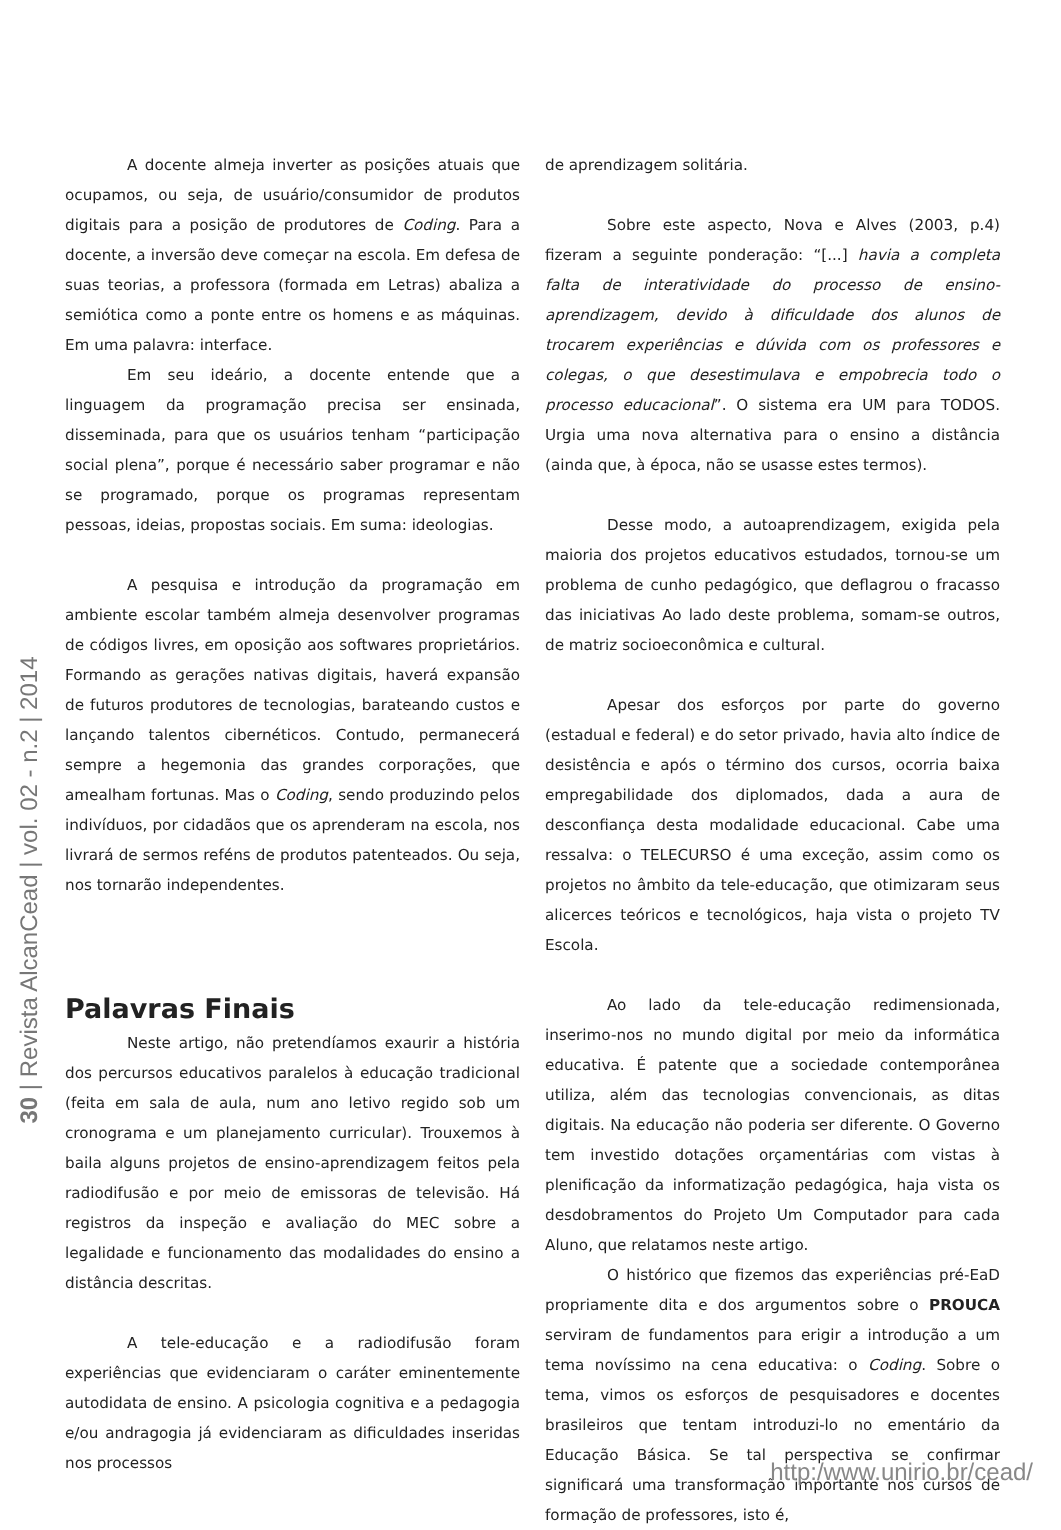30 | Revista AlcanCead | vol. 02 - n.2 | 2014
A docente almeja inverter as posições atuais que ocupamos, ou seja, de usuário/consumidor de produtos digitais para a posição de produtores de Coding. Para a docente, a inversão deve começar na escola. Em defesa de suas teorias, a professora (formada em Letras) abaliza a semiótica como a ponte entre os homens e as máquinas. Em uma palavra: interface.
Em seu ideário, a docente entende que a linguagem da programação precisa ser ensinada, disseminada, para que os usuários tenham “participação social plena”, porque é necessário saber programar e não se programado, porque os programas representam pessoas, ideias, propostas sociais. Em suma: ideologias.
A pesquisa e introdução da programação em ambiente escolar também almeja desenvolver programas de códigos livres, em oposição aos softwares proprietários. Formando as gerações nativas digitais, haverá expansão de futuros produtores de tecnologias, barateando custos e lançando talentos cibernéticos. Contudo, permanecerá sempre a hegemonia das grandes corporações, que amealham fortunas. Mas o Coding, sendo produzindo pelos indivíduos, por cidadãos que os aprenderam na escola, nos livrará de sermos reféns de produtos patenteados. Ou seja, nos tornarão independentes.
Palavras Finais
Neste artigo, não pretendíamos exaurir a história dos percursos educativos paralelos à educação tradicional (feita em sala de aula, num ano letivo regido sob um cronograma e um planejamento curricular). Trouxemos à baila alguns projetos de ensino-aprendizagem feitos pela radiodifusão e por meio de emissoras de televisão. Há registros da inspeção e avaliação do MEC sobre a legalidade e funcionamento das modalidades do ensino a distância descritas.
A tele-educação e a radiodifusão foram experiências que evidenciaram o caráter eminentemente autodidata de ensino. A psicologia cognitiva e a pedagogia e/ou andragogia já evidenciaram as dificuldades inseridas nos processos
de aprendizagem solitária.
Sobre este aspecto, Nova e Alves (2003, p.4) fizeram a seguinte ponderação: “[...] havia a completa falta de interatividade do processo de ensino-aprendizagem, devido à dificuldade dos alunos de trocarem experiências e dúvida com os professores e colegas, o que desestimulava e empobrecia todo o processo educacional”. O sistema era UM para TODOS. Urgia uma nova alternativa para o ensino a distância (ainda que, à época, não se usasse estes termos).
Desse modo, a autoaprendizagem, exigida pela maioria dos projetos educativos estudados, tornou-se um problema de cunho pedagógico, que deflagrou o fracasso das iniciativas Ao lado deste problema, somam-se outros, de matriz socioeconômica e cultural.
Apesar dos esforços por parte do governo (estadual e federal) e do setor privado, havia alto índice de desistência e após o término dos cursos, ocorria baixa empregabilidade dos diplomados, dada a aura de desconfiança desta modalidade educacional. Cabe uma ressalva: o TELECURSO é uma exceção, assim como os projetos no âmbito da tele-educação, que otimizaram seus alicerces teóricos e tecnológicos, haja vista o projeto TV Escola.
Ao lado da tele-educação redimensionada, inserimo-nos no mundo digital por meio da informática educativa. É patente que a sociedade contemporânea utiliza, além das tecnologias convencionais, as ditas digitais. Na educação não poderia ser diferente. O Governo tem investido dotações orçamentárias com vistas à plenificação da informatização pedagógica, haja vista os desdobramentos do Projeto Um Computador para cada Aluno, que relatamos neste artigo.
O histórico que fizemos das experiências pré-EaD propriamente dita e dos argumentos sobre o PROUCA serviram de fundamentos para erigir a introdução a um tema novíssimo na cena educativa: o Coding. Sobre o tema, vimos os esforços de pesquisadores e docentes brasileiros que tentam introduzi-lo no ementário da Educação Básica. Se tal perspectiva se confirmar significará uma transformação importante nos cursos de formação de professores, isto é,
http:/www.unirio.br/cead/